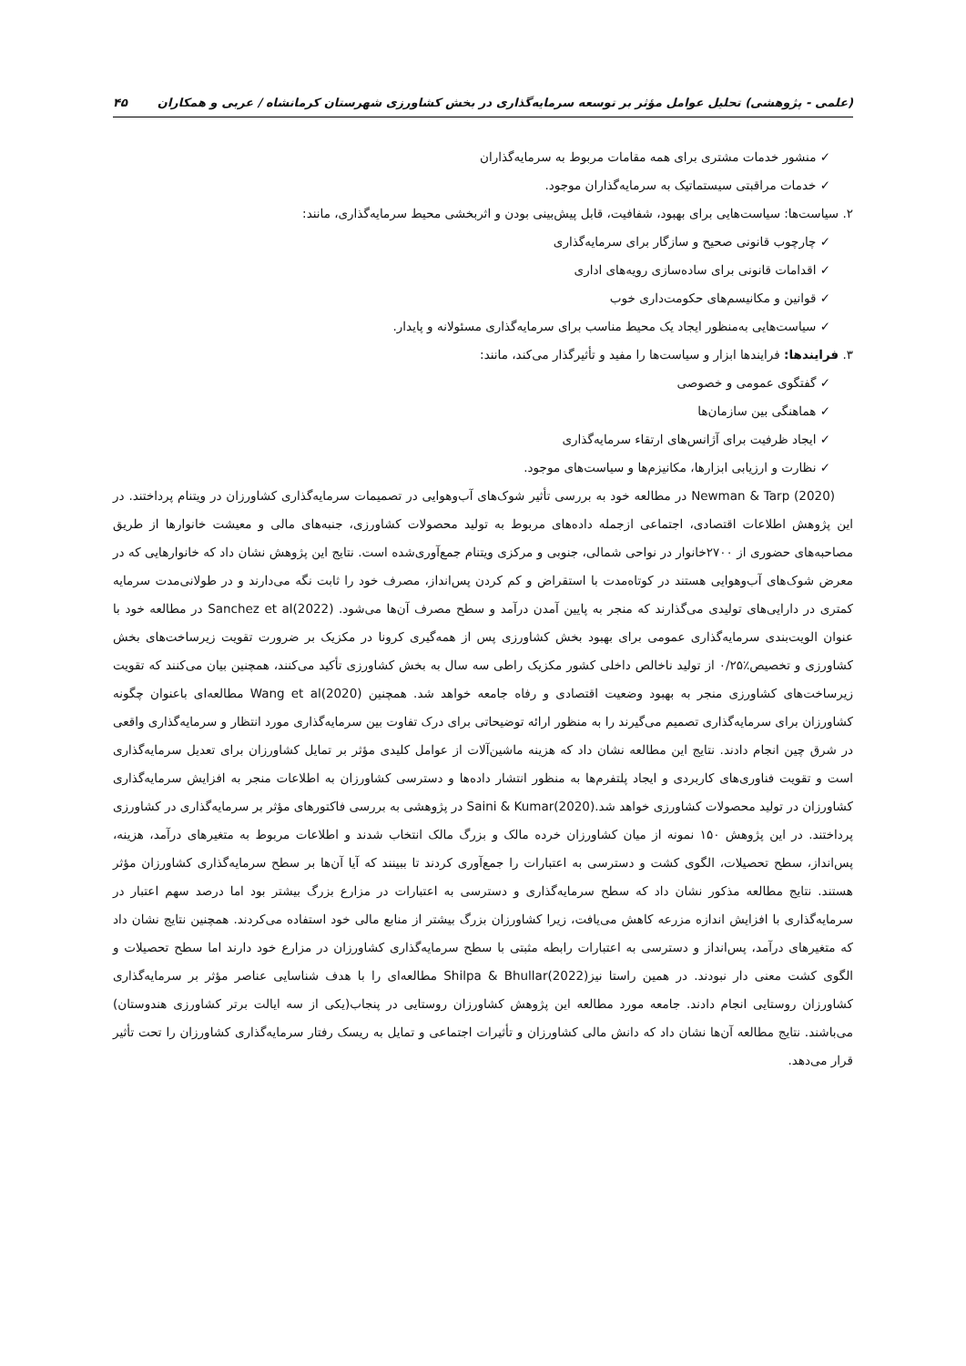(علمی - پژوهشی) تحلیل عوامل مؤثر بر توسعه سرمایه‌گذاری در بخش کشاورزی شهرستان کرمانشاه / عربی و همکاران ۴۵
✓ منشور خدمات مشتری برای همه مقامات مربوط به سرمایه‌گذاران
✓ خدمات مراقبتی سیستماتیک به سرمایه‌گذاران موجود.
۲. سیاست‌ها: سیاست‌هایی برای بهبود، شفافیت، قابل پیش‌بینی بودن و اثربخشی محیط سرمایه‌گذاری، مانند:
✓ چارچوب قانونی صحیح و سازگار برای سرمایه‌گذاری
✓ اقدامات قانونی برای ساده‌سازی رویه‌های اداری
✓ قوانین و مکانیسم‌های حکومت‌داری خوب
✓ سیاست‌هایی به‌منظور ایجاد یک محیط مناسب برای سرمایه‌گذاری مسئولانه و پایدار.
۳. فرایندها: فرایندها ابزار و سیاست‌ها را مفید و تأثیرگذار می‌کند، مانند:
✓ گفتگوی عمومی و خصوصی
✓ هماهنگی بین سازمان‌ها
✓ ایجاد ظرفیت برای آژانس‌های ارتقاء سرمایه‌گذاری
✓ نظارت و ارزیابی ابزارها، مکانیزم‌ها و سیاست‌های موجود.
Newman & Tarp (2020) در مطالعه خود به بررسی تأثیر شوک‌های آب‌وهوایی در تصمیمات سرمایه‌گذاری کشاورزان در ویتنام پرداختند. در این پژوهش اطلاعات اقتصادی، اجتماعی ازجمله داده‌های مربوط به تولید محصولات کشاورزی، جنبه‌های مالی و معیشت خانوارها از طریق مصاحبه‌های حضوری از ۲۷۰۰خانوار در نواحی شمالی، جنوبی و مرکزی ویتنام جمع‌آوری‌شده است. نتایج این پژوهش نشان داد که خانوارهایی که در معرض شوک‌های آب‌وهوایی هستند در کوتاه‌مدت با استقراض و کم کردن پس‌انداز، مصرف خود را ثابت نگه می‌دارند و در طولانی‌مدت سرمایه کمتری در دارایی‌های تولیدی می‌گذارند که منجر به پایین آمدن درآمد و سطح مصرف آن‌ها می‌شود. Sanchez et al(2022) در مطالعه خود با عنوان الویت‌بندی سرمایه‌گذاری عمومی برای بهبود بخش کشاورزی پس از همه‌گیری کرونا در مکزیک بر ضرورت تقویت زیرساخت‌های بخش کشاورزی و تخصیص٪۰/۲۵ از تولید ناخالص داخلی کشور مکزیک راطی سه سال به بخش کشاورزی تأکید می‌کنند، همچنین بیان می‌کنند که تقویت زیرساخت‌های کشاورزی منجر به بهبود وضعیت اقتصادی و رفاه جامعه خواهد شد. همچنین Wang et al(2020) مطالعه‌ای باعنوان چگونه کشاورزان برای سرمایه‌گذاری تصمیم می‌گیرند را به منظور ارائه توضیحاتی برای درک تفاوت بین سرمایه‌گذاری مورد انتظار و سرمایه‌گذاری واقعی در شرق چین انجام دادند. نتایج این مطالعه نشان داد که هزینه ماشین‌آلات از عوامل کلیدی مؤثر بر تمایل کشاورزان برای تعدیل سرمایه‌گذاری است و تقویت فناوری‌های کاربردی و ایجاد پلتفرم‌ها به منظور انتشار داده‌ها و دسترسی کشاورزان به اطلاعات منجر به افزایش سرمایه‌گذاری کشاورزان در تولید محصولات کشاورزی خواهد شد.Saini & Kumar(2020) در پژوهشی به بررسی فاکتورهای مؤثر بر سرمایه‌گذاری در کشاورزی پرداختند. در این پژوهش ۱۵۰ نمونه از میان کشاورزان خرده مالک و بزرگ مالک انتخاب شدند و اطلاعات مربوط به متغیرهای درآمد، هزینه، پس‌انداز، سطح تحصیلات، الگوی کشت و دسترسی به اعتبارات را جمع‌آوری کردند تا ببینند که آیا آن‌ها بر سطح سرمایه‌گذاری کشاورزان مؤثر هستند. نتایج مطالعه مذکور نشان داد که سطح سرمایه‌گذاری و دسترسی به اعتبارات در مزارع بزرگ بیشتر بود اما درصد سهم اعتبار در سرمایه‌گذاری با افزایش اندازه مزرعه کاهش می‌یافت، زیرا کشاورزان بزرگ بیشتر از منابع مالی خود استفاده می‌کردند. همچنین نتایج نشان داد که متغیرهای درآمد، پس‌انداز و دسترسی به اعتبارات رابطه مثبتی با سطح سرمایه‌گذاری کشاورزان در مزارع خود دارند اما سطح تحصیلات و الگوی کشت معنی دار نبودند. در همین راستا نیزShilpa & Bhullar(2022) مطالعه‌ای را با هدف شناسایی عناصر مؤثر بر سرمایه‌گذاری کشاورزان روستایی انجام دادند. جامعه مورد مطالعه این پژوهش کشاورزان روستایی در پنجاب(یکی از سه ایالت برتر کشاورزی هندوستان) می‌باشند. نتایج مطالعه آن‌ها نشان داد که دانش مالی کشاورزان و تأثیرات اجتماعی و تمایل به ریسک رفتار سرمایه‌گذاری کشاورزان را تحت تأثیر قرار می‌دهد.